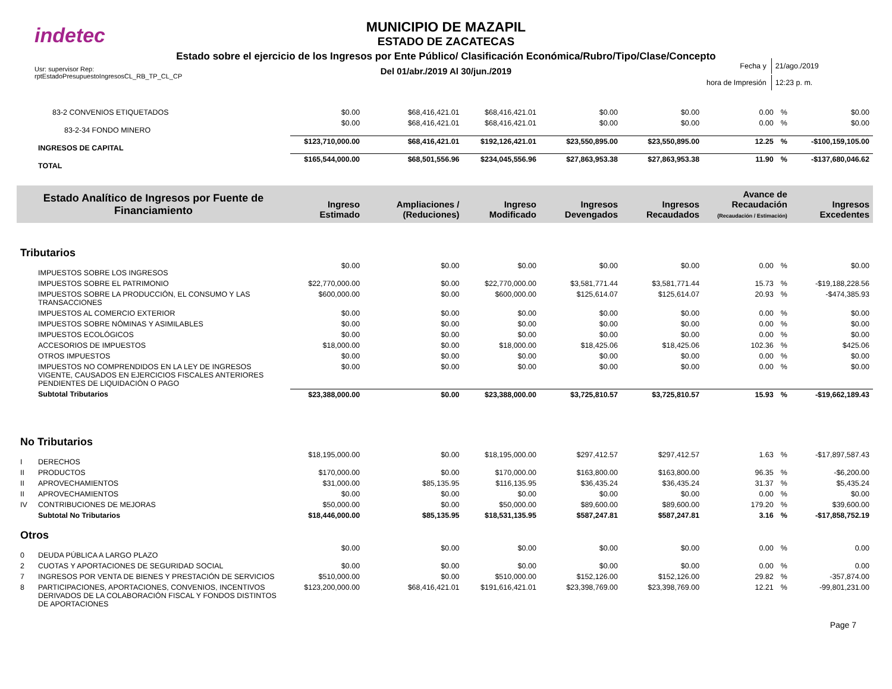indetec
MUNICIPIO DE MAZAPIL
ESTADO DE ZACATECAS
Estado sobre el ejercicio de los Ingresos por Ente Público/ Clasificación Económica/Rubro/Tipo/Clase/Concepto
Del 01/abr./2019 Al 30/jun./2019
Usr: supervisor Rep:
rptEstadoPresupuestoIngresosCL_RB_TP_CL_CP
| Fecha y | 21/ago./2019 |
| hora de Impresión | 12:23 p. m. |
| | 83-2 CONVENIOS ETIQUETADOS | $0.00 | $68,416,421.01 | $68,416,421.01 | $0.00 | $0.00 | 0.00 | % | $0.00 |
| | 83-2-34 FONDO MINERO | $0.00 | $68,416,421.01 | $68,416,421.01 | $0.00 | $0.00 | 0.00 | % | $0.00 |
| | INGRESOS DE CAPITAL | $123,710,000.00 | $68,416,421.01 | $192,126,421.01 | $23,550,895.00 | $23,550,895.00 | 12.25 | % | -$100,159,105.00 |
| | TOTAL | $165,544,000.00 | $68,501,556.96 | $234,045,556.96 | $27,863,953.38 | $27,863,953.38 | 11.90 | % | -$137,680,046.62 |
| Estado Analítico de Ingresos por Fuente de Financiamiento | | Ingreso Estimado | Ampliaciones / (Reduciones) | Ingreso Modificado | Ingresos Devengados | Ingresos Recaudados | Avance de Recaudación (Recaudación / Estimación) | | Ingresos Excedentes |
| Tributarios | | | | | | | | | |
| | IMPUESTOS SOBRE LOS INGRESOS | $0.00 | $0.00 | $0.00 | $0.00 | $0.00 | 0.00 | % | $0.00 |
| | IMPUESTOS SOBRE EL PATRIMONIO | $22,770,000.00 | $0.00 | $22,770,000.00 | $3,581,771.44 | $3,581,771.44 | 15.73 | % | -$19,188,228.56 |
| | IMPUESTOS SOBRE LA PRODUCCIÓN, EL CONSUMO Y LAS TRANSACCIONES | $600,000.00 | $0.00 | $600,000.00 | $125,614.07 | $125,614.07 | 20.93 | % | -$474,385.93 |
| | IMPUESTOS AL COMERCIO EXTERIOR | $0.00 | $0.00 | $0.00 | $0.00 | $0.00 | 0.00 | % | $0.00 |
| | IMPUESTOS SOBRE NÓMINAS Y ASIMILABLES | $0.00 | $0.00 | $0.00 | $0.00 | $0.00 | 0.00 | % | $0.00 |
| | IMPUESTOS ECOLÓGICOS | $0.00 | $0.00 | $0.00 | $0.00 | $0.00 | 0.00 | % | $0.00 |
| | ACCESORIOS DE IMPUESTOS | $18,000.00 | $0.00 | $18,000.00 | $18,425.06 | $18,425.06 | 102.36 | % | $425.06 |
| | OTROS IMPUESTOS | $0.00 | $0.00 | $0.00 | $0.00 | $0.00 | 0.00 | % | $0.00 |
| | IMPUESTOS NO COMPRENDIDOS EN LA LEY DE INGRESOS VIGENTE, CAUSADOS EN EJERCICIOS FISCALES ANTERIORES PENDIENTES DE LIQUIDACIÓN O PAGO | $0.00 | $0.00 | $0.00 | $0.00 | $0.00 | 0.00 | % | $0.00 |
| | Subtotal Tributarios | $23,388,000.00 | $0.00 | $23,388,000.00 | $3,725,810.57 | $3,725,810.57 | 15.93 | % | -$19,662,189.43 |
| No Tributarios | | | | | | | | | |
| I | DERECHOS | $18,195,000.00 | $0.00 | $18,195,000.00 | $297,412.57 | $297,412.57 | 1.63 | % | -$17,897,587.43 |
| II | PRODUCTOS | $170,000.00 | $0.00 | $170,000.00 | $163,800.00 | $163,800.00 | 96.35 | % | -$6,200.00 |
| II | APROVECHAMIENTOS | $31,000.00 | $85,135.95 | $116,135.95 | $36,435.24 | $36,435.24 | 31.37 | % | $5,435.24 |
| II | APROVECHAMIENTOS | $0.00 | $0.00 | $0.00 | $0.00 | $0.00 | 0.00 | % | $0.00 |
| IV | CONTRIBUCIONES DE MEJORAS | $50,000.00 | $0.00 | $50,000.00 | $89,600.00 | $89,600.00 | 179.20 | % | $39,600.00 |
| | Subtotal No Tributarios | $18,446,000.00 | $85,135.95 | $18,531,135.95 | $587,247.81 | $587,247.81 | 3.16 | % | -$17,858,752.19 |
| Otros | | | | | | | | | |
| 0 | DEUDA PÚBLICA A LARGO PLAZO | $0.00 | $0.00 | $0.00 | $0.00 | $0.00 | 0.00 | % | 0.00 |
| 2 | CUOTAS Y APORTACIONES DE SEGURIDAD SOCIAL | $0.00 | $0.00 | $0.00 | $0.00 | $0.00 | 0.00 | % | 0.00 |
| 7 | INGRESOS POR VENTA DE BIENES Y PRESTACIÓN DE SERVICIOS | $510,000.00 | $0.00 | $510,000.00 | $152,126.00 | $152,126.00 | 29.82 | % | -357,874.00 |
| 8 | PARTICIPACIONES, APORTACIONES, CONVENIOS, INCENTIVOS DERIVADOS DE LA COLABORACIÓN FISCAL Y FONDOS DISTINTOS DE APORTACIONES | $123,200,000.00 | $68,416,421.01 | $191,616,421.01 | $23,398,769.00 | $23,398,769.00 | 12.21 | % | -99,801,231.00 |
Page 7